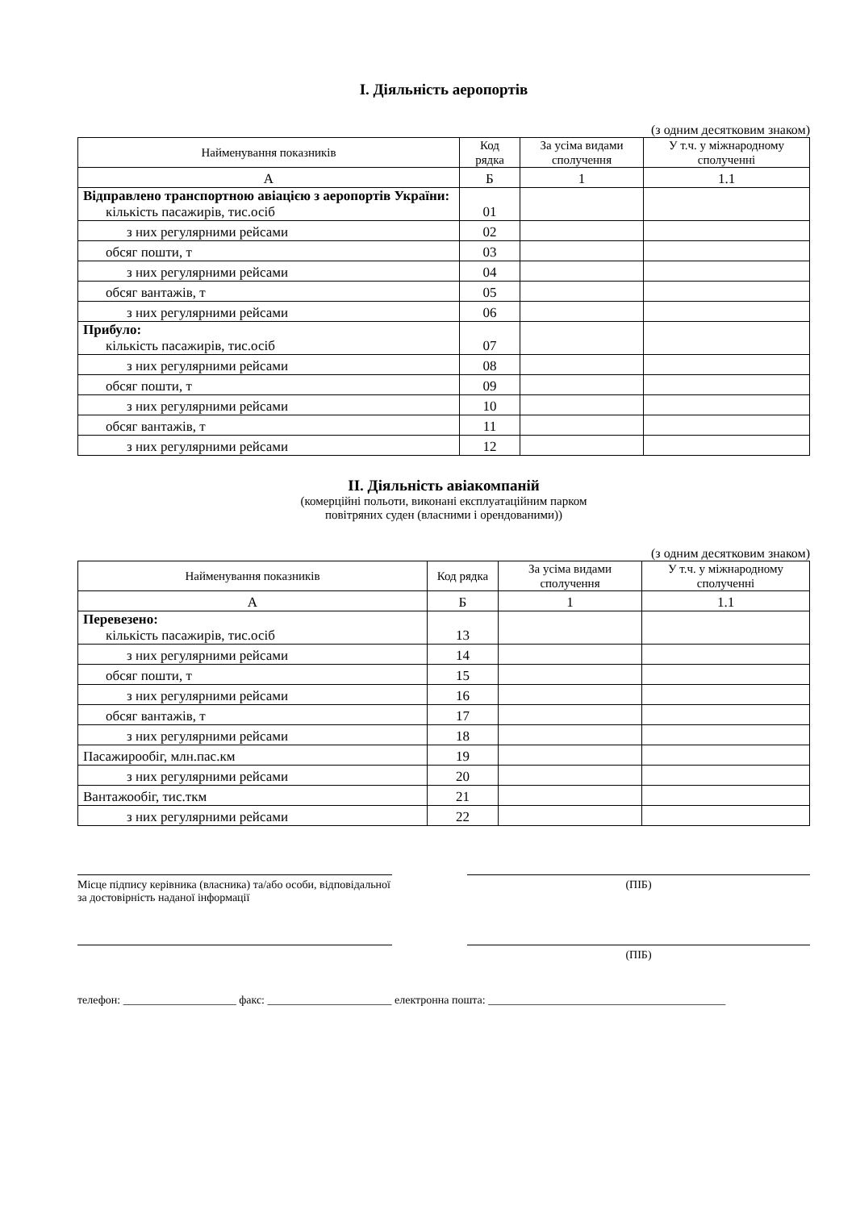I. Діяльність аеропортів
(з одним десятковим знаком)
| Найменування показників | Код рядка | За усіма видами сполучення | У т.ч. у міжнародному сполученні |
| --- | --- | --- | --- |
| А | Б | 1 | 1.1 |
| Відправлено транспортною авіацією з аеропортів України: кількість пасажирів, тис.осіб | 01 | | |
| з них регулярними рейсами | 02 | | |
| обсяг пошти, т | 03 | | |
| з них регулярними рейсами | 04 | | |
| обсяг вантажів, т | 05 | | |
| з них регулярними рейсами | 06 | | |
| Прибуло: кількість пасажирів, тис.осіб | 07 | | |
| з них регулярними рейсами | 08 | | |
| обсяг пошти, т | 09 | | |
| з них регулярними рейсами | 10 | | |
| обсяг вантажів, т | 11 | | |
| з них регулярними рейсами | 12 | | |
II. Діяльність авіакомпаній
(комерційні польоти, виконані експлуатаційним парком
повітряних суден (власними і орендованими))
(з одним десятковим знаком)
| Найменування показників | Код рядка | За усіма видами сполучення | У т.ч. у міжнародному сполученні |
| --- | --- | --- | --- |
| А | Б | 1 | 1.1 |
| Перевезено: кількість пасажирів, тис.осіб | 13 | | |
| з них регулярними рейсами | 14 | | |
| обсяг пошти, т | 15 | | |
| з них регулярними рейсами | 16 | | |
| обсяг вантажів, т | 17 | | |
| з них регулярними рейсами | 18 | | |
| Пасажирообіг, млн.пас.км | 19 | | |
| з них регулярними рейсами | 20 | | |
| Вантажообіг, тис.ткм | 21 | | |
| з них регулярними рейсами | 22 | | |
Місце підпису керівника (власника) та/або особи, відповідальної за достовірність наданої інформації
(ПІБ)
(ПІБ)
телефон: ____________________ факс: ______________________ електронна пошта: __________________________________________